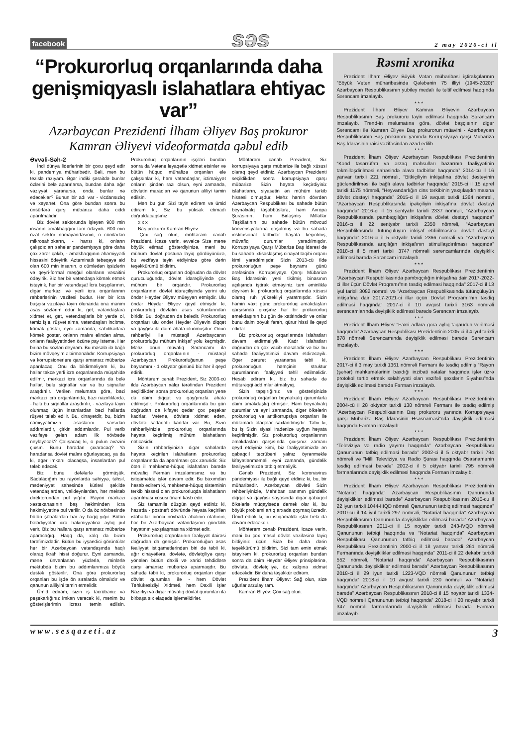facebook səs 2 may 2020-ci il
“Prokurorluq orqanlarında daha genişmiqyaslı islahatlara ehtiyac var”
Azərbaycan Prezidenti İlham Əliyev Baş prokuror Kamran Əliyevi videoformatda qəbul edib
Əvvəli-Səh-2
İndi dünya liderlərinin bir çoxu qeyd edir ki, pandemiya müharibədir. Bəli, mən bu tezislə razıyam. Əgər indiki şəraitdə bunlar özlərini belə aparırlarsa, bundan daha ağır vəziyyət yaranarsa, onda bunlar nə edəcəklər? Bunun bir adı var - vicdansızlıq və xəyanət. Ona görə bundan sonra bu ünsürlərə qarşı mübarizə daha ciddi aparılmalıdır.
Biz dövlət sektorunda işləyən 900 min insanın əməkhaqqını tam ödəyirik. 600 min özəl sektor nümayəndəsinin, o cümlədən mikrosahibkarın, - hansı ki, onların çalışdıqları sahələr pandemiyaya görə daha çox zərər çəkib, - əməkhaqqının əhəmiyyətli hissəsini ödəyirik. Aztəminatlı təbəqəyə aid olan 600 min insanın, o cümlədən işsizlərin və qeyri-formal məşğul olanların vəsaitini ödəyirik. Biz hər bir vətəndaşa kömək etmək istəyirik, hər bir vətəndaşa! İcra başçılarının, digər mərkəzi və yerli icra orqanlarının rəhbərlərinin vəzifəsi budur. Hər bir icra başçısı vəzifəyə təyin olunanda ona mənim əsas sözlərim odur ki, get, vətəndaşlara xidmət et, get, vətəndaşlarla bir yerdə ol, təmiz işlə, rüşvət alma, vətəndaşları incitmə, kömək göstər, eyni zamanda, sahibkarlara kömək göstər, onların malını əlindən alma, onların fəaliyyətindən özünə pay istəmə. Hər birinə bu sözləri deyirəm. Bu məsələ ilə bağlı bizim mövqeyimiz birmənalıdır. Korrupsiyaya və korrupsionerlərə qarşı amansız mübarizə aparılacaq. Onu da bildirməliyəm ki, bu hallar təkcə yerli icra orqanlarında müşahidə edilmir, mərkəzi icra orqanlarında da belə hallar, belə siqnallar var və bu siqnallar araşdırılır. Verilən məlumata görə, bəzi mərkəzi icra orqanlarında, bəzi nazirliklərdə, - hələ bu siqnallar araşdırılır, - vəzifəyə təyin olunmaq üçün insanlardan bəzi hallarda rüşvət tələb edilir. Bu, cinayətdir, bu, bizim cəmiyyətimizin əsaslarını sarsıdan addımlardır, çirkin addımlardır. Pul verib vəzifəyə gələn adam ilk növbədə neyləyəcək? Çalışacaq ki, o pulun əvəzini çıxsın. Bunu haradan çıxaracaq? Ya haradansa dövlət malını oğurlayacaq, ya da ki, əgər imkanı olacaqsa, insanlardan pul tələb edəcək.
Biz bunu dəfələrlə görmüşük. Sadaladığım bu rayonlarda səhiyyə, təhsil, mədəniyyət sahəsində kütləvi şəkildə vətəndaşlardan, valideynlərdən, hər məktəb direktorundan pul yığılır. Rayon mərkəzi xəstəxanasının baş həkimindən icra hakimiyyətinə pul verilir. O da öz növbəsində bütün şöbələrdən hər ay haqq yığır. Bütün bələdiyyələr icra hakimiyyətinə aylıq pul verir. Biz bu hallara qarşı amansız mübarizə aparacağıq. Haqq da, xalq da bizim tərəfimizdədir. Bütün bu iyşaedici görüntülər hər bir Azərbaycan vətəndaşında haqlı olaraq ikrah hissi doğurur. Eyni zamanda, mənə ünvanlanan yüzlərlə, minlərlə məktubda bizim bu addımlarımıza böyük dəstək göstərilir. Ona görə prokurorluq orqanları bu işdə ön sıralarda olmalıdır və qanunun aliliyini təmin etməlidir.
Ümid edirəm, sizin iş təcrübəniz və peşəkarlığınız imkan verəcək ki, mənim bu göstərişlərimin icrası təmin edilsin. Prokurorluq orqanlarının işçiləri bundan sonra da Vətənə ləyaqətlə xidmət etsinlər və bütün hüquq mühafizə orqanları elə çalışsınlar ki, həm vətəndaşlar, ictimaiyyət onların işindən razı olsun, eyni zamanda, dövlətin maraqları və qanunun aliliyi təmin edilsin.
Mən bu gün Sizi təyin edirəm və ümid edirəm ki, Siz bu yüksək etimadı doğruldacaqsınız.
x x x
Baş prokuror Kamran Əliyev:
-Çox sağ olun, möhtərəm cənab Prezident. İcazə verin, əvvəlcə Sizə mənə böyük etimad göstərdiyinizə, məni bu mühüm dövlət postuna layiq gördüyünüzə, bu vəzifəyə təyin etdiyinizə görə dərin təşəkkürümü bildirim.
Prokurorluq orqanları doğrudan da dövlət quruculuğunda, dövlət idarəçiliyində çox mühüm bir orqandır. Prokurorluq orqanlarının dövlət idarəçiliyində yerini ulu öndər Heydər Əliyev müəyyən etmişdir. Ulu öndər Heydər Əliyev qeyd etmişdir ki, prokurorluq dövlətin əsas sütunlarından biridir. Bu, doğrudan da belədir. Prokurorluq orqanları ulu öndər Heydər Əliyevin diqqət və qayğısı ilə daim əhatə olunmuşdur. Onun rəhbərliyi ilə müstəqil Azərbaycanın prokurorluğu mühüm inkişaf yolu keçmişdir. Məhz onun müvafiq Sərəncamı ilə prokurorluq orqanlarının - müstəqil Azərbaycan Prokurorluğunun peşə bayramını - 1 oktyabr gününü biz hər il qeyd edirik.
Möhtərəm cənab Prezident, Siz 2003-cü ildə Azərbaycan xalqı tərəfindən Prezident seçildikdən sonra prokurorluq orqanları yenə də daim diqqət və qayğınızla əhatə edilmişdir. Prokurorluq orqanlarında bu gün doğrudan da kifayət qədər çox peşəkar kadrlar, Vətənə, dövlətə xidmət edən, dövlətə sədaqətli kadrlar var. Bu, Sizin rəhbərliyinizlə prokurorluq orqanlarında həyata keçirilmiş mühüm islahatların nəticəsidir.
Sizin rəhbərliyinizlə digər sahələrdə həyata keçirilən islahatların prokurorluq orqanlarında da aparılması çox zəruridir. Siz ötən il məhkəmə-hüquq islahatları barədə müvafiq Fərman imzalamısınız və bu istiqamətdə işlər davam edir. Bu baxımdan hesab edirəm ki, məhkəmə-hüquq sisteminin tərkib hissəsi olan prokurorluqda islahatların aparılması xüsusi önəm kəsb edir.
Siz tamamilə düzgün qeyd etdiniz ki, hazırda - postneft dövründə həyata keçirilən islahatlar birinci növbədə əhalinin rifahının, hər bir Azərbaycan vətəndaşının gündəlik həyatının yaxşılaşmasına xidmət edir.
Prokurorluq orqanlarının fəaliyyət dairəsi doğrudan da genişdir. Prokurorluğun əsas fəaliyyət istiqamətlərindən biri də təbii ki, ağır cinayətlərə, dövlətə, dövlətçiliyə qarşı yönələn bütün daxili və xarici təhdidlərə qarşı amansız mübarizə aparmaqdır. Bu sahədə təbii ki, prokurorluq orqanları digər dövlət qurumları ilə - həm Dövlət Təhlükəsizliyi Xidməti, həm Daxili İşlər Nazirliyi və digər müvafiq dövlət qurumları ilə birbaşa sıx əlaqədə işləməlidirlər.
Möhtərəm cənab Prezident, Siz korrupsiyaya qarşı mübarizə ilə bağlı xüsusi olaraq qeyd etdiniz. Azərbaycan Prezidenti seçildikdən sonra korrupsiyaya qarşı mübarizə Sizin həyata keçirdiyiniz islahatların, siyasətin ən mühüm tərkib hissəsi olmuşdur. Məhz həmin dövrdən Azərbaycan Respublikası bu sahədə bütün beynəlxalq təşəbbüslərə, həm Avropa Şurasının, həm Birləşmiş Millətlər Təşkilatının bu sahədə bütün mövcud konvensiyalarına qoşulmuş və bu sahədə institusional tədbirlər həyata keçirilmiş, müvafiq qurumlar yaradılmışdır. Korrupsiyaya Qarşı Mübarizə Baş İdarəsi də bu sahədə ixtisaslaşmış cinayət təqibi orqanı kimi yaradılmışdır. Sizin 2013-cü ildə prokurorluğun peşə bayramı günü ərəfəsində Korrupsiyaya Qarşı Mübarizə Baş İdarəsinin yeni tikilmiş binasının açılışında iştirak etməyiniz tam əminliklə deyirəm ki, prokurorluq orqanlarında xüsusi olaraq ruh yüksəkliyi yaratmışdır. Sizin həmin vaxt gənc prokurorluq əməkdaşları qarşısında çıxışınız hər bir prokurorluq əməkdaşının bu gün də xatirindədir və onlar bunu daim böyük fərəh, qürur hissi ilə qeyd edirlər.
Biz prokurorluq orqanlarında islahatları davam etdirməliyik. Kadr islahatları doğrudan da çox vacib məsələdir və biz bu sahədə fəaliyyətimizi davam etdirəcəyik. Əgər zərurət yaranarsa təbii ki, prokurorluğun, həmçinin struktur qurumlarının fəaliyyəti təhlil edilməlidir. Hesab edirəm ki, biz bu sahədə də mütərəqqi addımlar atmalıyıq.
Sizin tapşırığınız və göstərişinizlə prokurorluq orqanları beynəlxalq qurumlarla daim əməkdaşlıq etmişdir. Həm beynəlxalq qurumlar və eyni zamanda, digər ölkələrin prokurorluq və antikorrupsiya orqanları ilə mütəmadi əlaqələr saxlanılmışdır. Təbii ki, bu iş Sizin siyasi iradənizə uyğun həyata keçirilmişdir. Siz prokurorluq orqanlarının əməkdaşları qarşısında çıxışınız zamanı qeyd etdiyiniz kimi, biz fəaliyyətimizdə ən qabaqcıl təcrübəni yalnız öyrənməklə kifayətlənməməli, eyni zamanda, gündəlik fəaliyyətimizdə tətbiq etməliyik.
Cənab Prezident, Siz koronavirus pandemiyası ilə bağlı qeyd etdiniz ki, bu, bir müharibədir. Azərbaycan dövləti Sizin rəhbərliyinizlə, Mehriban xanımın gündəlik diqqət və qayğısı sayəsində digər qabaqcıl ölkələrlə müqayisədə demək olar ki, bu böyük problemi artıq arxada qoymaq üzrədir. Ümid edirik ki, bu istiqamətdə işlər belə də davam edəcəkdir.
Möhtərəm cənab Prezident, icazə verin, məni bu çox məsul dövlət vəzifəsinə layiq bildiyiniz üçün Sizə bir daha dərin təşəkkürümü bildirim. Sizi tam əmin etmək istəyirəm ki, prokurorluq orqanları bundan sonra da daim Heydər Əliyev prinsiplərinə, dövlətə, dövlətçiliyə, öz xalqına xidmət edəcəkdir. Bir daha təşəkkür edirəm.
Prezident İlham Əliyev: Sağ olun, sizə uğurlar arzulayıram.
Kamran Əliyev: Çox sağ olun.
Rəsmi xronika
Prezident İlham Əliyev Böyük Vətən müharibəsi iştirakçılarının “Böyük Vətən müharibəsində Qələbənin 75 illiyi (1945-2020)” Azərbaycan Respublikasının yubiley medalı ilə təltif edilməsi haqqında Sərəncam imzalayıb.
* * *
Prezident İlham Əliyev Kamran Əliyevin Azərbaycan Respublikasının Baş prokuroru təyin edilməsi haqqında Sərəncam imzalayıb. Trend-in məlumatına görə, dövlət başçısının digər Sərəncamı ilə Kamran Əliyev Baş prokurorun müavini - Azərbaycan Respublikasının Baş prokuroru yanında Korrupsiyaya qarşı Mübarizə Baş İdarəsinin rəisi vəzifəsindən azad edilib.
* * *
Prezident İlham Əliyev Azərbaycan Respublikası Prezidentinin “Kənd təsərrüfatı və ərzaq məhsulları bazarının fəaliyyətinin təkmilləşdirilməsi sahəsində əlavə tədbirlər haqqında” 2014-cü il 16 yanvar tarixli 221 nömrəli, “Bitkiçiliyin inkişafına dövlət dəstəyinin gücləndirilməsi ilə bağlı əlavə tədbirlər haqqında” 2015-ci il 15 aprel tarixli 1175 nömrəli, “Heyvandarlığın cins tərkibinin yaxşılaşdırılmasına dövlət dəstəyi haqqında” 2015-ci il 19 avqust tarixli 1364 nömrəli, “Azərbaycan Respublikasında ipəkçiliyin inkişafına dövlət dəstəyi haqqında” 2016-cı il 15 sentyabr tarixli 2337 nömrəli, “Azərbaycan Respublikasında pambıqçılığın inkişafına dövlət dəstəyi haqqında” 2016-cı il 22 sentyabr tarixli 2350 nömrəli, “Azərbaycan Respublikasında tütünçülüyün inkişaf etdirilməsinə dövlət dəstəyi haqqında” 2016-cı il 5 oktyabr tarixli 2366 nömrəli və “Azərbaycan Respublikasında arıçılığın inkişafının stimullaşdırılması haqqında” 2018-ci il 5 mart tarixli 3747 nömrəli sərəncamlarında dəyişiklik edilməsi barədə Sərəncam imzalayıb.
* * *
Prezident İlham Əliyev Azərbaycan Respublikası Prezidentinin “Azərbaycan Respublikasında pambıqçılığın inkişafına dair 2017-2022-ci illər üçün Dövlət Proqramı”nın təsdiq edilməsi haqqında” 2017-ci il 13 iyul tarixli 3082 nömrəli və “Azərbaycan Respublikasında tütünçülüyün inkişafına dair 2017-2021-ci illər üçün Dövlət Proqramı”nın təsdiq edilməsi haqqında” 2017-ci il 10 avqust tarixli 3163 nömrəli sərəncamlarında dəyişiklik edilməsi barədə Sərəncam imzalayıb.
* * *
Prezident İlham Əliyev “Fəxri adlara görə aylıq təqaüdün verilməsi haqqında” Azərbaycan Respublikası Prezidentinin 2005-ci il 4 iyul tarixli 878 nömrəli Sərəncamında dəyişiklik edilməsi barədə Sərəncam imzalayıb.
* * *
Prezident İlham Əliyev Azərbaycan Respublikası Prezidentinin 2017-ci il 3 may tarixli 1361 nömrəli Fərmanı ilə təsdiq edilmiş “Rayon (şəhər) məhkəmələrinin baxdığı inzibati xətalar haqqında işlər üzrə protokol tərtib etmək səlahiyyəti olan vəzifəli şəxslərin Siyahısı”nda dəyişiklik edilməsi barədə Fərman imzalayıb.
* * *
Prezident İlham Əliyev Azərbaycan Respublikası Prezidentinin 2004-cü il 28 oktyabr tarixli 138 nömrəli Fərmanı ilə təsdiq edilmiş “Azərbaycan Respublikasının Baş prokuroru yanında Korrupsiyaya qarşı Mübarizə Baş İdarəsinin Əsasnaməsi”ndə dəyişiklik edilməsi haqqında Fərman imzalayıb.
* * *
Prezident İlham Əliyev Azərbaycan Respublikası Prezidentinin “Televiziya və radio yayımı haqqında” Azərbaycan Respublikası Qanununun tətbiq edilməsi barədə” 2002-ci il 5 oktyabr tarixli 794 nömrəli və “Milli Televiziya və Radio Şurası haqqında Əsasnamənin təsdiq edilməsi barədə” 2002-ci il 5 oktyabr tarixli 795 nömrəli fərmanlarında dəyişiklik edilməsi haqqında Fərman imzalayıb.
* * *
Prezident İlham Əliyev Azərbaycan Respublikası Prezidentinin “Notariat haqqında” Azərbaycan Respublikasının Qanununda dəyişikliklər edilməsi barədə” Azərbaycan Respublikasının 2010-cu il 22 iyun tarixli 1044-IIIQD nömrəli Qanununun tətbiq edilməsi haqqında” 2010-cu il 14 iyul tarixli 297 nömrəli, “Notariat haqqında” Azərbaycan Respublikasının Qanununda dəyişikliklər edilməsi barədə” Azərbaycan Respublikasının 2011-ci il 15 noyabr tarixli 243-IVQD nömrəli Qanununun tətbiqi haqqında və “Notariat haqqında” Azərbaycan Respublikası Qanununun tətbiq edilməsi barədə” Azərbaycan Respublikası Prezidentinin 2000-ci il 18 yanvar tarixli 261 nömrəli Fərmanında dəyişikliklər edilməsi haqqında” 2011-ci il 22 dekabr tarixli 552 nömrəli, “Notariat haqqında” Azərbaycan Respublikasının Qanununda dəyişikliklər edilməsi barədə” Azərbaycan Respublikasının 2018-ci il 29 iyun tarixli 1223-VQD nömrəli Qanununun tətbiqi haqqında” 2018-ci il 10 avqust tarixli 230 nömrəli və “Notariat haqqında” Azərbaycan Respublikasının Qanununda dəyişiklik edilməsi barədə” Azərbaycan Respublikasının 2018-ci il 15 noyabr tarixli 1334-VQD nömrəli Qanununun tətbiqi haqqında” 2018-ci il 20 noyabr tarixli 347 nömrəli fərmanlarında dəyişiklik edilməsi barədə Fərman imzalayıb.
www.sesqazeti.az 3